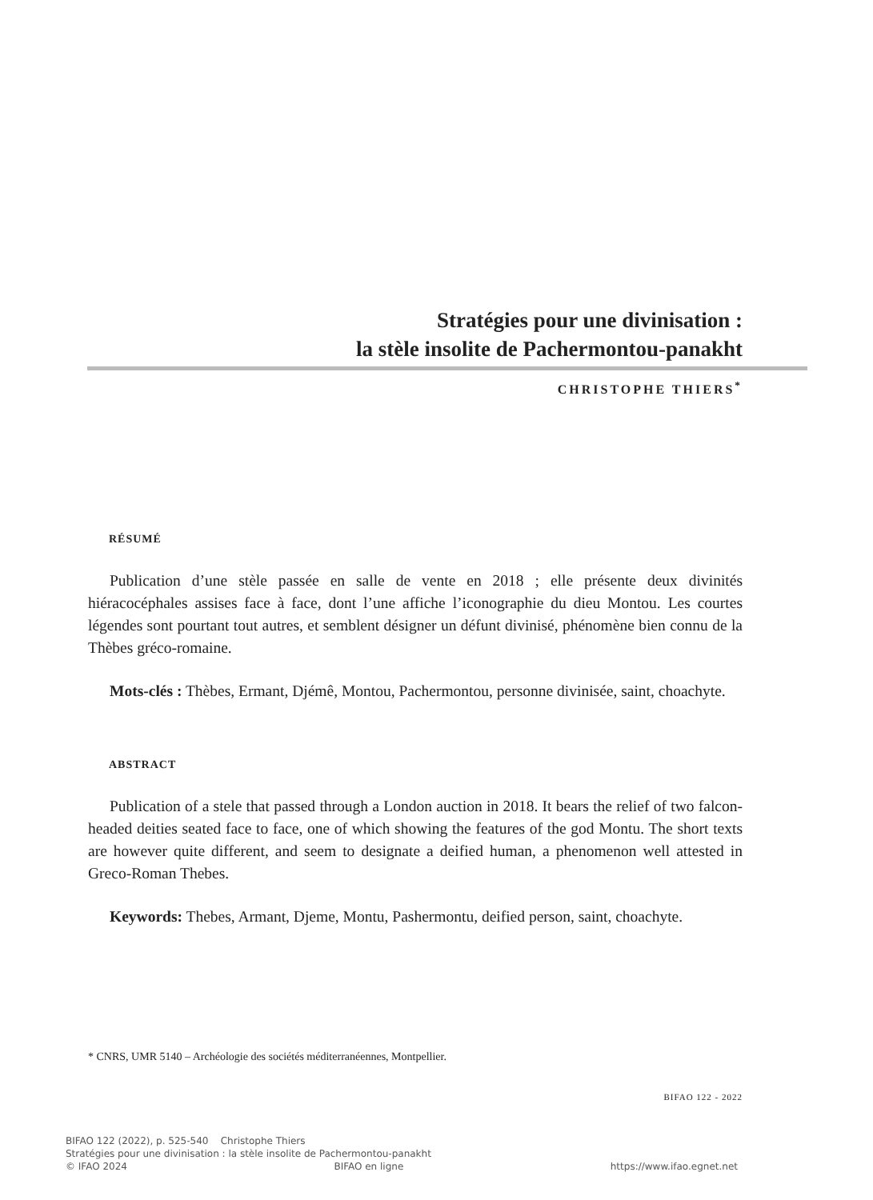Stratégies pour une divinisation :
la stèle insolite de Pachermontou-panakht
CHRISTOPHE THIERS<sup>*</sup>
RÉSUMÉ
Publication d’une stèle passée en salle de vente en 2018 ; elle présente deux divinités hiéracocéphales assises face à face, dont l’une affiche l’iconographie du dieu Montou. Les courtes légendes sont pourtant tout autres, et semblent désigner un défunt divinisé, phénomène bien connu de la Thèbes gréco-romaine.
Mots-clés : Thèbes, Ermant, Djémê, Montou, Pachermontou, personne divinisée, saint, choachyte.
ABSTRACT
Publication of a stele that passed through a London auction in 2018. It bears the relief of two falcon-headed deities seated face to face, one of which showing the features of the god Montu. The short texts are however quite different, and seem to designate a deified human, a phenomenon well attested in Greco-Roman Thebes.
Keywords: Thebes, Armant, Djeme, Montu, Pashermontu, deified person, saint, choachyte.
* CNRS, UMR 5140 – Archéologie des sociétés méditerranéennes, Montpellier.
BIFAO 122 - 2022
BIFAO 122 (2022), p. 525-540 Christophe Thiers
Stratégies pour une divinisation : la stèle insolite de Pachermontou-panakht
© IFAO 2024 BIFAO en ligne https://www.ifao.egnet.net